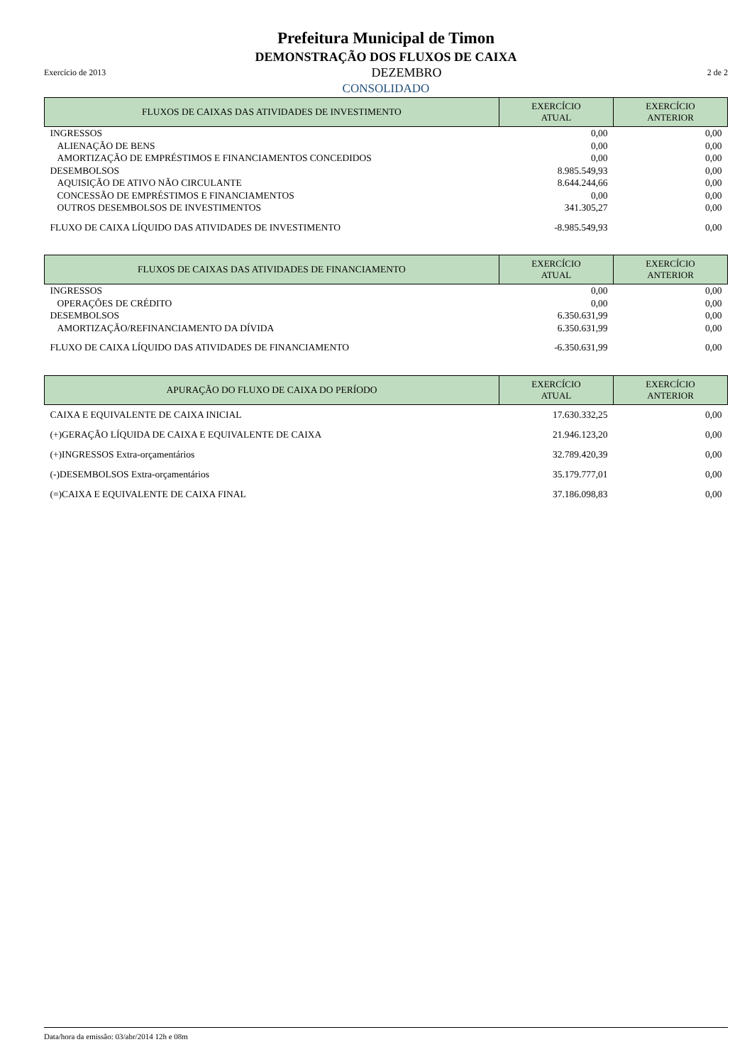Prefeitura Municipal de Timon
DEMONSTRAÇÃO DOS FLUXOS DE CAIXA
Exercício de 2013 DEZEMBRO 2 de 2
CONSOLIDADO
| FLUXOS DE CAIXAS DAS ATIVIDADES DE INVESTIMENTO | EXERCÍCIO ATUAL | EXERCÍCIO ANTERIOR |
| --- | --- | --- |
| INGRESSOS | 0,00 | 0,00 |
| ALIENAÇÃO DE BENS | 0,00 | 0,00 |
| AMORTIZAÇÃO DE EMPRÉSTIMOS E FINANCIAMENTOS CONCEDIDOS | 0,00 | 0,00 |
| DESEMBOLSOS | 8.985.549,93 | 0,00 |
| AQUISIÇÃO DE ATIVO NÃO CIRCULANTE | 8.644.244,66 | 0,00 |
| CONCESSÃO DE EMPRÉSTIMOS E FINANCIAMENTOS | 0,00 | 0,00 |
| OUTROS DESEMBOLSOS DE INVESTIMENTOS | 341.305,27 | 0,00 |
| FLUXO DE CAIXA LÍQUIDO DAS ATIVIDADES DE INVESTIMENTO | -8.985.549,93 | 0,00 |
| FLUXOS DE CAIXAS DAS ATIVIDADES DE FINANCIAMENTO | EXERCÍCIO ATUAL | EXERCÍCIO ANTERIOR |
| --- | --- | --- |
| INGRESSOS | 0,00 | 0,00 |
| OPERAÇÕES DE CRÉDITO | 0,00 | 0,00 |
| DESEMBOLSOS | 6.350.631,99 | 0,00 |
| AMORTIZAÇÃO/REFINANCIAMENTO DA DÍVIDA | 6.350.631,99 | 0,00 |
| FLUXO DE CAIXA LÍQUIDO DAS ATIVIDADES DE FINANCIAMENTO | -6.350.631,99 | 0,00 |
| APURAÇÃO DO FLUXO DE CAIXA DO PERÍODO | EXERCÍCIO ATUAL | EXERCÍCIO ANTERIOR |
| --- | --- | --- |
| CAIXA E EQUIVALENTE DE CAIXA INICIAL | 17.630.332,25 | 0,00 |
| (+)GERAÇÃO LÍQUIDA DE CAIXA E EQUIVALENTE DE CAIXA | 21.946.123,20 | 0,00 |
| (+)INGRESSOS Extra-orçamentários | 32.789.420,39 | 0,00 |
| (-)DESEMBOLSOS Extra-orçamentários | 35.179.777,01 | 0,00 |
| (=)CAIXA E EQUIVALENTE DE CAIXA FINAL | 37.186.098,83 | 0,00 |
Data/hora da emissão: 03/abr/2014 12h e 08m